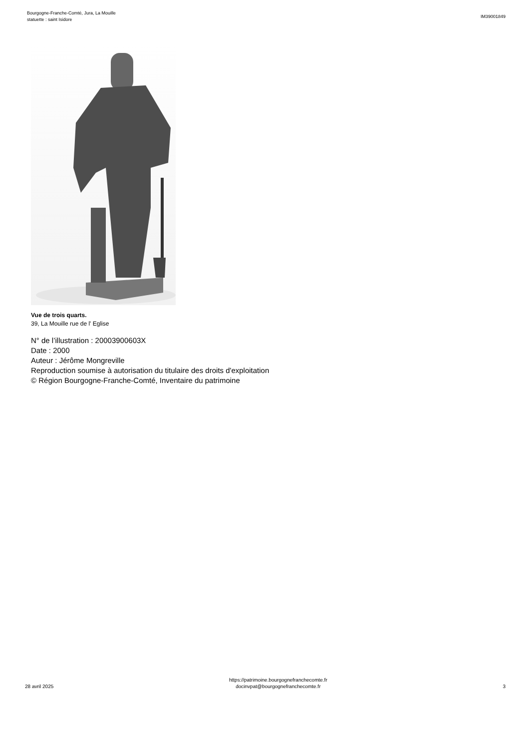Bourgogne-Franche-Comté, Jura, La Mouille
statuette : saint Isidore
IM39001849
Vue de trois quarts.
39, La Mouille rue de l' Eglise
N° de l’illustration : 20003900603X
Date : 2000
Auteur : Jérôme Mongreville
Reproduction soumise à autorisation du titulaire des droits d'exploitation
© Région Bourgogne-Franche-Comté, Inventaire du patrimoine
28 avril 2025
https://patrimoine.bourgognefranchecomte.fr
docinvpat@bourgognefranchecomte.fr
3